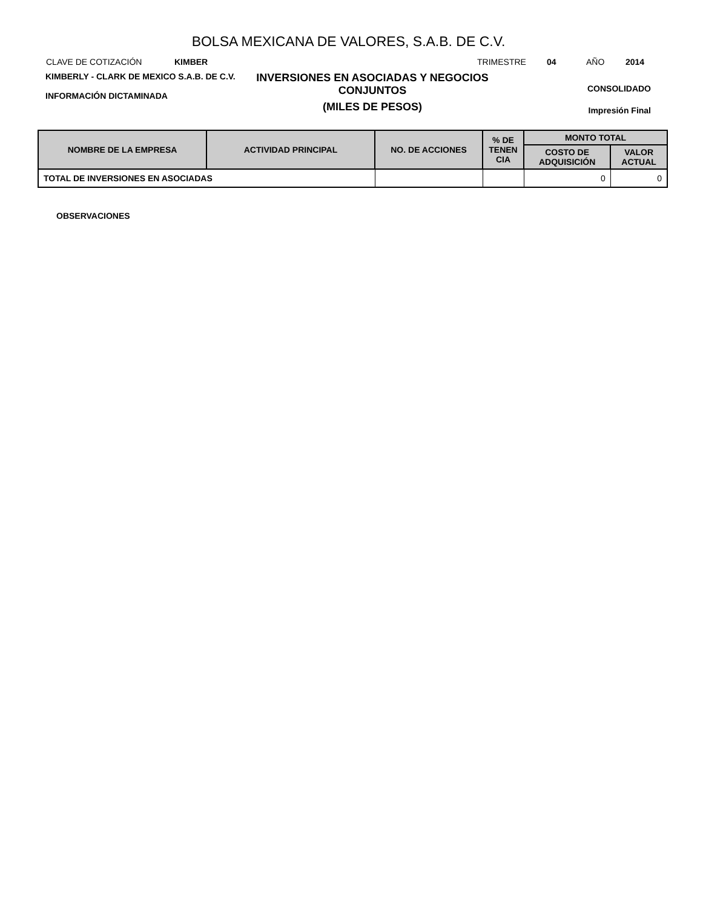BOLSA MEXICANA DE VALORES, S.A.B. DE C.V.
CLAVE DE COTIZACIÓN KIMBER TRIMESTRE 04 AÑO 2014
KIMBERLY - CLARK DE MEXICO S.A.B. DE C.V.
INFORMACIÓN DICTAMINADA
INVERSIONES EN ASOCIADAS Y NEGOCIOS CONJUNTOS
(MILES DE PESOS)
CONSOLIDADO
Impresión Final
| NOMBRE DE LA EMPRESA | ACTIVIDAD PRINCIPAL | NO. DE ACCIONES | % DE TENEN CIA | MONTO TOTAL | |
| --- | --- | --- | --- | --- | --- |
| | | | | COSTO DE ADQUISICIÓN | VALOR ACTUAL |
| TOTAL DE INVERSIONES EN ASOCIADAS | | | | 0 | 0 |
OBSERVACIONES